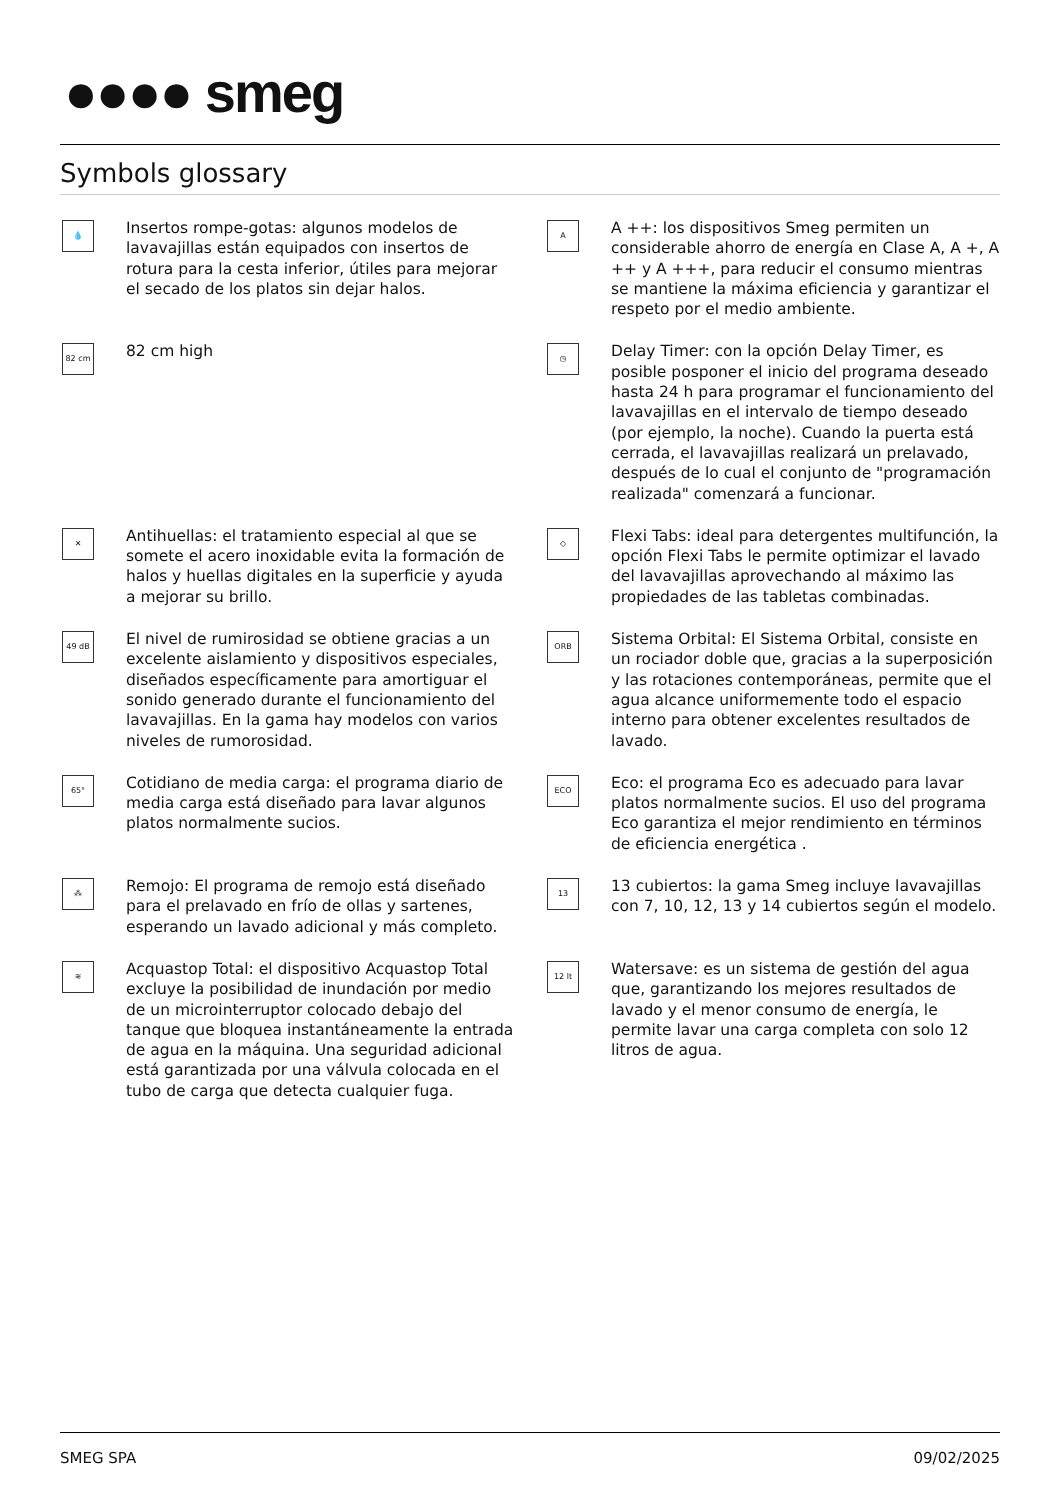●●●● smeg
Symbols glossary
💧
Insertos rompe-gotas: algunos modelos de lavavajillas están equipados con insertos de rotura para la cesta inferior, útiles para mejorar el secado de los platos sin dejar halos.
A
A ++: los dispositivos Smeg permiten un considerable ahorro de energía en Clase A, A +, A ++ y A +++, para reducir el consumo mientras se mantiene la máxima eficiencia y garantizar el respeto por el medio ambiente.
82 cm
82 cm high
◷
Delay Timer: con la opción Delay Timer, es posible posponer el inicio del programa deseado hasta 24 h para programar el funcionamiento del lavavajillas en el intervalo de tiempo deseado (por ejemplo, la noche). Cuando la puerta está cerrada, el lavavajillas realizará un prelavado, después de lo cual el conjunto de "programación realizada" comenzará a funcionar.
✕
Antihuellas: el tratamiento especial al que se somete el acero inoxidable evita la formación de halos y huellas digitales en la superficie y ayuda a mejorar su brillo.
◇
Flexi Tabs: ideal para detergentes multifunción, la opción Flexi Tabs le permite optimizar el lavado del lavavajillas aprovechando al máximo las propiedades de las tabletas combinadas.
49 dB
El nivel de rumirosidad se obtiene gracias a un excelente aislamiento y dispositivos especiales, diseñados específicamente para amortiguar el sonido generado durante el funcionamiento del lavavajillas. En la gama hay modelos con varios niveles de rumorosidad.
ORB
Sistema Orbital: El Sistema Orbital, consiste en un rociador doble que, gracias a la superposición y las rotaciones contemporáneas, permite que el agua alcance uniformemente todo el espacio interno para obtener excelentes resultados de lavado.
65°
Cotidiano de media carga: el programa diario de media carga está diseñado para lavar algunos platos normalmente sucios.
ECO
Eco: el programa Eco es adecuado para lavar platos normalmente sucios. El uso del programa Eco garantiza el mejor rendimiento en términos de eficiencia energética .
⁂
Remojo: El programa de remojo está diseñado para el prelavado en frío de ollas y sartenes, esperando un lavado adicional y más completo.
13
13 cubiertos: la gama Smeg incluye lavavajillas con 7, 10, 12, 13 y 14 cubiertos según el modelo.
≋
Acquastop Total: el dispositivo Acquastop Total excluye la posibilidad de inundación por medio de un microinterruptor colocado debajo del tanque que bloquea instantáneamente la entrada de agua en la máquina. Una seguridad adicional está garantizada por una válvula colocada en el tubo de carga que detecta cualquier fuga.
12 lt
Watersave: es un sistema de gestión del agua que, garantizando los mejores resultados de lavado y el menor consumo de energía, le permite lavar una carga completa con solo 12 litros de agua.
SMEG SPA 09/02/2025